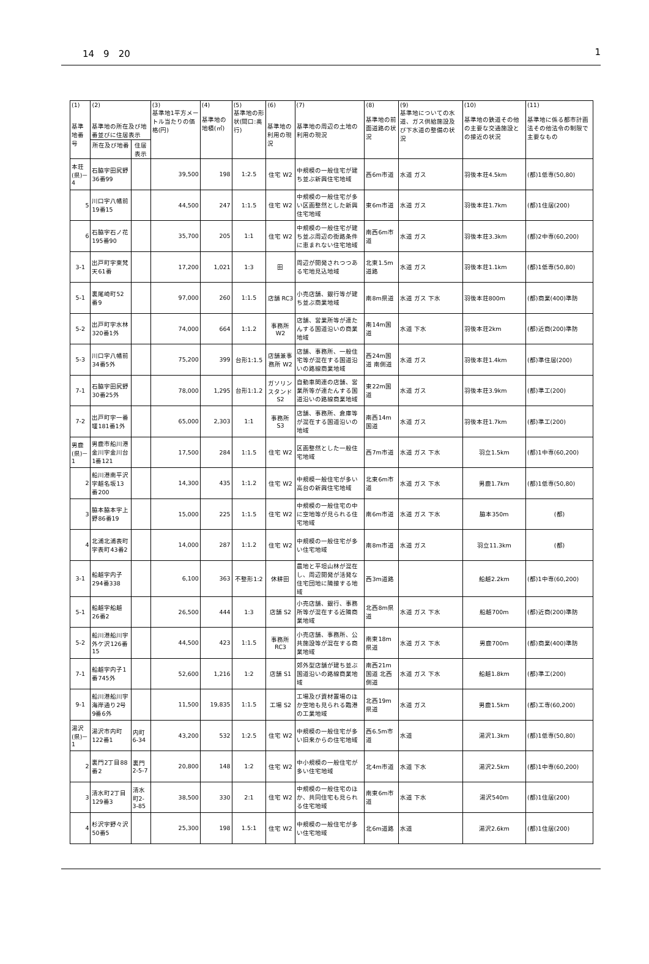14　9　20 1
| (1) 基準地番号 | (2) 基準地の所在及び地番並びに住居表示 | | (3) 基準地1平方メートル当たりの価格(円) | (4) 基準地の地積(㎡) | (5) 基準地の形状(間口:奥行) | (6) 基準地の利用の現況 | (7) 基準地の周辺の土地の利用の現況 | (8) 基準地の前面道路の状況 | (9) 基準地についての水道、ガス供給施設及び下水道の整備の状況 | (10) 基準地の鉄道その他の主要な交通施設との接近の状況 | (11) 基準地に係る都市計画法その他法令の制限で主要なもの |
| --- | --- | --- | --- | --- | --- | --- | --- | --- | --- | --- | --- |
| | 所在及び地番 | 住居表示 | | | | | | | | | |
| 本荘(県)－4 | 石脇字田尻野36番99 | | 39,500 | 198 | 1:2.5 | 住宅 W2 | 中規模の一般住宅が建ち並ぶ新興住宅地域 | 西6m市道 | 水道 ガス | 羽後本荘4.5km | (都)1低専(50,80) |
| 5 | 川口字八幡前19番15 | | 44,500 | 247 | 1:1.5 | 住宅 W2 | 中規模の一般住宅が多い区画整然とした新興住宅地域 | 東6m市道 | 水道 ガス | 羽後本荘1.7km | (都)1住居(200) |
| 6 | 石脇字石ノ花195番90 | | 35,700 | 205 | 1:1 | 住宅 W2 | 中規模の一般住宅が建ち並ぶ周辺の街路条件に恵まれない住宅地域 | 南西6m市道 | 水道 ガス | 羽後本荘3.3km | (都)2中専(60,200) |
| 3-1 | 出戸町字東梵天61番 | | 17,200 | 1,021 | 1:3 | 田 | 周辺が開発されつつある宅地見込地域 | 北東1.5m道路 | 水道 ガス | 羽後本荘1.1km | (都)1低専(50,80) |
| 5-1 | 裏尾崎町52番9 | | 97,000 | 260 | 1:1.5 | 店舗 RC3 | 小売店舗、銀行等が建ち並ぶ商業地域 | 南8m県道 | 水道 ガス 下水 | 羽後本荘800m | (都)商業(400)準防 |
| 5-2 | 出戸町字水林320番1外 | | 74,000 | 664 | 1:1.2 | 事務所 W2 | 店舗、営業所等が連たんする国道沿いの商業地域 | 南14m国道 | 水道 下水 | 羽後本荘2km | (都)近商(200)準防 |
| 5-3 | 川口字八幡前34番5外 | | 75,200 | 399 | 台形1:1.5 | 店舗兼事務所 W2 | 店舗、事務所、一般住宅等が混在する国道沿いの路線商業地域 | 西24m国道 南側道 | 水道 ガス | 羽後本荘1.4km | (都)準住居(200) |
| 7-1 | 石脇字田尻野30番25外 | | 78,000 | 1,295 | 台形1:1.2 | ガソリンスタンド S2 | 自動車関連の店舗、営業所等が連たんする国道沿いの路線商業地域 | 東22m国道 | 水道 ガス | 羽後本荘3.9km | (都)準工(200) |
| 7-2 | 出戸町字一番堰181番1外 | | 65,000 | 2,303 | 1:1 | 事務所 S3 | 店舗、事務所、倉庫等が混在する国道沿いの地域 | 南西14m国道 | 水道 ガス | 羽後本荘1.7km | (都)準工(200) |
| 男鹿(県)－1 | 男鹿市船川港金川字金川台1番121 | | 17,500 | 284 | 1:1.5 | 住宅 W2 | 区画整然とした一般住宅地域 | 西7m市道 | 水道 ガス 下水 | 羽立1.5km | (都)1中専(60,200) |
| 2 | 船川港南平沢字越名坂13番200 | | 14,300 | 435 | 1:1.2 | 住宅 W2 | 中規模一般住宅が多い高台の新興住宅地域 | 北東6m市道 | 水道 ガス 下水 | 男鹿1.7km | (都)1低専(50,80) |
| 3 | 脇本脇本字上野86番19 | | 15,000 | 225 | 1:1.5 | 住宅 W2 | 中規模の一般住宅の中に空地等が見られる住宅地域 | 南6m市道 | 水道 ガス 下水 | 脇本350m | (都) |
| 4 | 北浦北浦表町字表町43番2 | | 14,000 | 287 | 1:1.2 | 住宅 W2 | 中規模の一般住宅が多い住宅地域 | 南8m市道 | 水道 ガス | 羽立11.3km | (都) |
| 3-1 | 船越字内子294番338 | | 6,100 | 363 | 不整形1:2 | 休耕田 | 農地と平坦山林が混在し、周辺開発が活発な住宅団地に隣接する地域 | 西3m道路 | | 船越2.2km | (都)1中専(60,200) |
| 5-1 | 船越字船越26番2 | | 26,500 | 444 | 1:3 | 店舗 S2 | 小売店舗、銀行、事務所等が混在する近隣商業地域 | 北西8m県道 | 水道 ガス 下水 | 船越700m | (都)近商(200)準防 |
| 5-2 | 船川港船川字外ケ沢126番15 | | 44,500 | 423 | 1:1.5 | 事務所 RC3 | 小売店舗、事務所、公共施設等が混在する商業地域 | 南東18m県道 | 水道 ガス 下水 | 男鹿700m | (都)商業(400)準防 |
| 7-1 | 船越字内子1番745外 | | 52,600 | 1,216 | 1:2 | 店舗 S1 | 郊外型店舗が建ち並ぶ国道沿いの路線商業地域 | 南西21m国道 北西側道 | 水道 ガス 下水 | 船越1.8km | (都)準工(200) |
| 9-1 | 船川港船川字海岸通り2号9番6外 | | 11,500 | 19,835 | 1:1.5 | 工場 S2 | 工場及び資材置場のほか空地も見られる臨港の工業地域 | 北西19m県道 | 水道 ガス | 男鹿1.5km | (都)工専(60,200) |
| 湯沢(県)－1 | 湯沢市内町122番1 | 内町6-34 | 43,200 | 532 | 1:2.5 | 住宅 W2 | 中規模の一般住宅が多い旧来からの住宅地域 | 西6.5m市道 | 水道 | 湯沢1.3km | (都)1低専(50,80) |
| 2 | 裏門2丁目88番2 | 裏門2-5-7 | 20,800 | 148 | 1:2 | 住宅 W2 | 中小規模の一般住宅が多い住宅地域 | 北4m市道 | 水道 下水 | 湯沢2.5km | (都)1中専(60,200) |
| 3 | 清水町2丁目129番3 | 清水町2-3-85 | 38,500 | 330 | 2:1 | 住宅 W2 | 中規模の一般住宅のほか、共同住宅も見られる住宅地域 | 南東6m市道 | 水道 下水 | 湯沢540m | (都)1住居(200) |
| 4 | 杉沢字野々沢50番5 | | 25,300 | 198 | 1.5:1 | 住宅 W2 | 中規模の一般住宅が多い住宅地域 | 北6m道路 | 水道 | 湯沢2.6km | (都)1住居(200) |